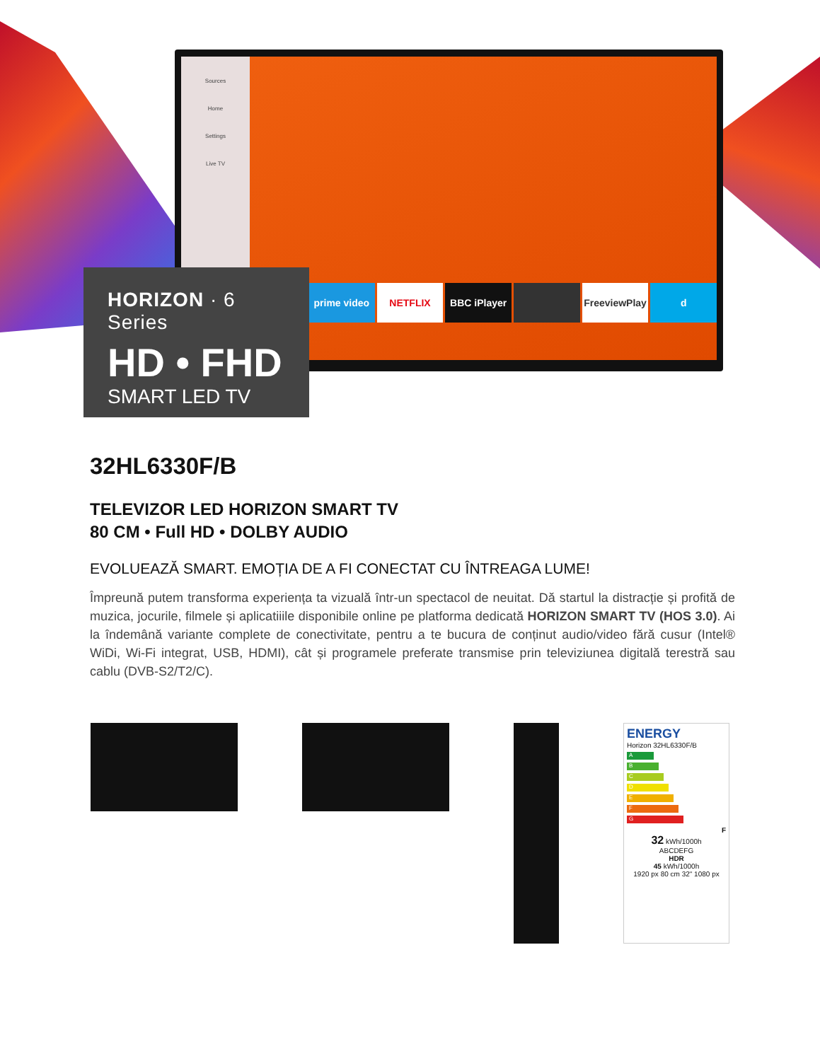Sources
Home
Settings
Live TV
prime video NETFLIX BBC iPlayer FreeviewPlay d
HORIZON · 6 Series
HD • FHD
SMART LED TV
32HL6330F/B
TELEVIZOR LED HORIZON SMART TV
80 CM • Full HD • DOLBY AUDIO
EVOLUEAZĂ SMART. EMOȚIA DE A FI CONECTAT CU ÎNTREAGA LUME!
Împreună putem transforma experiența ta vizuală într-un spectacol de neuitat. Dă startul la distracție și profită de muzica, jocurile, filmele și aplicatiiile disponibile online pe platforma dedicată HORIZON SMART TV (HOS 3.0). Ai la îndemână variante complete de conectivitate, pentru a te bucura de conținut audio/video fără cusur (Intel® WiDi, Wi-Fi integrat, USB, HDMI), cât și programele preferate transmise prin televiziunea digitală terestră sau cablu (DVB-S2/T2/C).
ENERGY
Horizon 32HL6330F/B
A
B
C
D
E
F
G
F
32 kWh/1000h
ABCDEFG
HDR
45 kWh/1000h
1920 px 80 cm 32" 1080 px